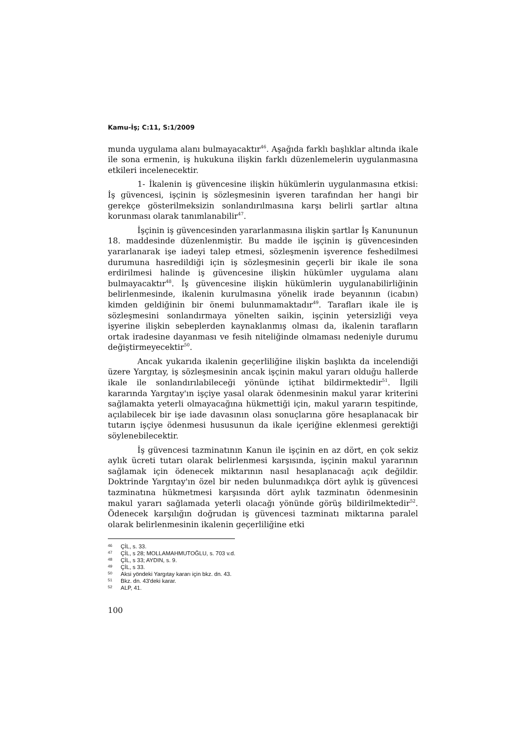Kamu-İş; C:11, S:1/2009
munda uygulama alanı bulmayacaktır<sup>46</sup>. Aşağıda farklı başlıklar altında ikale ile sona ermenin, iş hukukuna ilişkin farklı düzenlemelerin uygulanmasına etkileri incelenecektir.
1- İkalenin iş güvencesine ilişkin hükümlerin uygulanmasına etkisi: İş güvencesi, işçinin iş sözleşmesinin işveren tarafından her hangi bir gerekçe gösterilmeksizin sonlandırılmasına karşı belirli şartlar altına korunması olarak tanımlanabilir<sup>47</sup>.
İşçinin iş güvencesinden yararlanmasına ilişkin şartlar İş Kanununun 18. maddesinde düzenlenmiştir. Bu madde ile işçinin iş güvencesinden yararlanarak işe iadeyi talep etmesi, sözleşmenin işverence feshedilmesi durumuna hasredildiği için iş sözleşmesinin geçerli bir ikale ile sona erdirilmesi halinde iş güvencesine ilişkin hükümler uygulama alanı bulmayacaktır<sup>48</sup>. İş güvencesine ilişkin hükümlerin uygulanabilirliğinin belirlenmesinde, ikalenin kurulmasına yönelik irade beyanının (icabın) kimden geldiğinin bir önemi bulunmamaktadır<sup>49</sup>. Tarafları ikale ile iş sözleşmesini sonlandırmaya yönelten saikin, işçinin yetersizliği veya işyerine ilişkin sebeplerden kaynaklanmış olması da, ikalenin tarafların ortak iradesine dayanması ve fesih niteliğinde olmaması nedeniyle durumu değiştirmeyecektir<sup>50</sup>.
Ancak yukarıda ikalenin geçerliliğine ilişkin başlıkta da incelendiği üzere Yargıtay, iş sözleşmesinin ancak işçinin makul yararı olduğu hallerde ikale ile sonlandırılabileceği yönünde içtihat bildirmektedir<sup>51</sup>. İlgili kararında Yargıtay'ın işçiye yasal olarak ödenmesinin makul yarar kriterini sağlamakta yeterli olmayacağına hükmettiği için, makul yararın tespitinde, açılabilecek bir işe iade davasının olası sonuçlarına göre hesaplanacak bir tutarın işçiye ödenmesi hususunun da ikale içeriğine eklenmesi gerektiği söylenebilecektir.
İş güvencesi tazminatının Kanun ile işçinin en az dört, en çok sekiz aylık ücreti tutarı olarak belirlenmesi karşısında, işçinin makul yararının sağlamak için ödenecek miktarının nasıl hesaplanacağı açık değildir. Doktrinde Yargıtay'ın özel bir neden bulunmadıkça dört aylık iş güvencesi tazminatına hükmetmesi karşısında dört aylık tazminatın ödenmesinin makul yararı sağlamada yeterli olacağı yönünde görüş bildirilmektedir<sup>52</sup>. Ödenecek karşılığın doğrudan iş güvencesi tazminatı miktarına paralel olarak belirlenmesinin ikalenin geçerliliğine etki
<sup>46</sup> ÇİL, s. 33.
<sup>47</sup> ÇİL, s 28; MOLLAMAHMUTOĞLU, s. 703 v.d.
<sup>48</sup> ÇİL, s 33; AYDIN, s. 9.
<sup>49</sup> ÇİL, s 33.
<sup>50</sup> Aksi yöndeki Yargıtay kararı için bkz. dn. 43.
<sup>51</sup> Bkz. dn. 43'deki karar.
<sup>52</sup> ALP, 41.
100